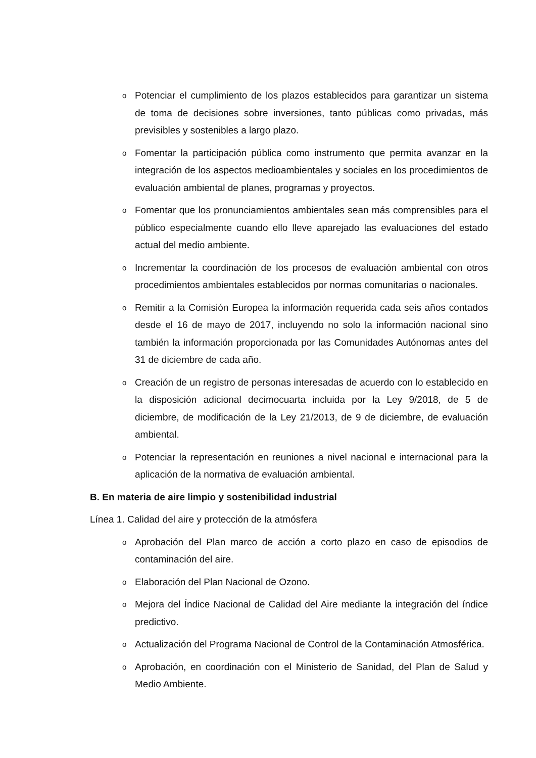o Potenciar el cumplimiento de los plazos establecidos para garantizar un sistema de toma de decisiones sobre inversiones, tanto públicas como privadas, más previsibles y sostenibles a largo plazo.
o Fomentar la participación pública como instrumento que permita avanzar en la integración de los aspectos medioambientales y sociales en los procedimientos de evaluación ambiental de planes, programas y proyectos.
o Fomentar que los pronunciamientos ambientales sean más comprensibles para el público especialmente cuando ello lleve aparejado las evaluaciones del estado actual del medio ambiente.
o Incrementar la coordinación de los procesos de evaluación ambiental con otros procedimientos ambientales establecidos por normas comunitarias o nacionales.
o Remitir a la Comisión Europea la información requerida cada seis años contados desde el 16 de mayo de 2017, incluyendo no solo la información nacional sino también la información proporcionada por las Comunidades Autónomas antes del 31 de diciembre de cada año.
o Creación de un registro de personas interesadas de acuerdo con lo establecido en la disposición adicional decimocuarta incluida por la Ley 9/2018, de 5 de diciembre, de modificación de la Ley 21/2013, de 9 de diciembre, de evaluación ambiental.
o Potenciar la representación en reuniones a nivel nacional e internacional para la aplicación de la normativa de evaluación ambiental.
B. En materia de aire limpio y sostenibilidad industrial
Línea 1. Calidad del aire y protección de la atmósfera
o Aprobación del Plan marco de acción a corto plazo en caso de episodios de contaminación del aire.
o Elaboración del Plan Nacional de Ozono.
o Mejora del Índice Nacional de Calidad del Aire mediante la integración del índice predictivo.
o Actualización del Programa Nacional de Control de la Contaminación Atmosférica.
o Aprobación, en coordinación con el Ministerio de Sanidad, del Plan de Salud y Medio Ambiente.